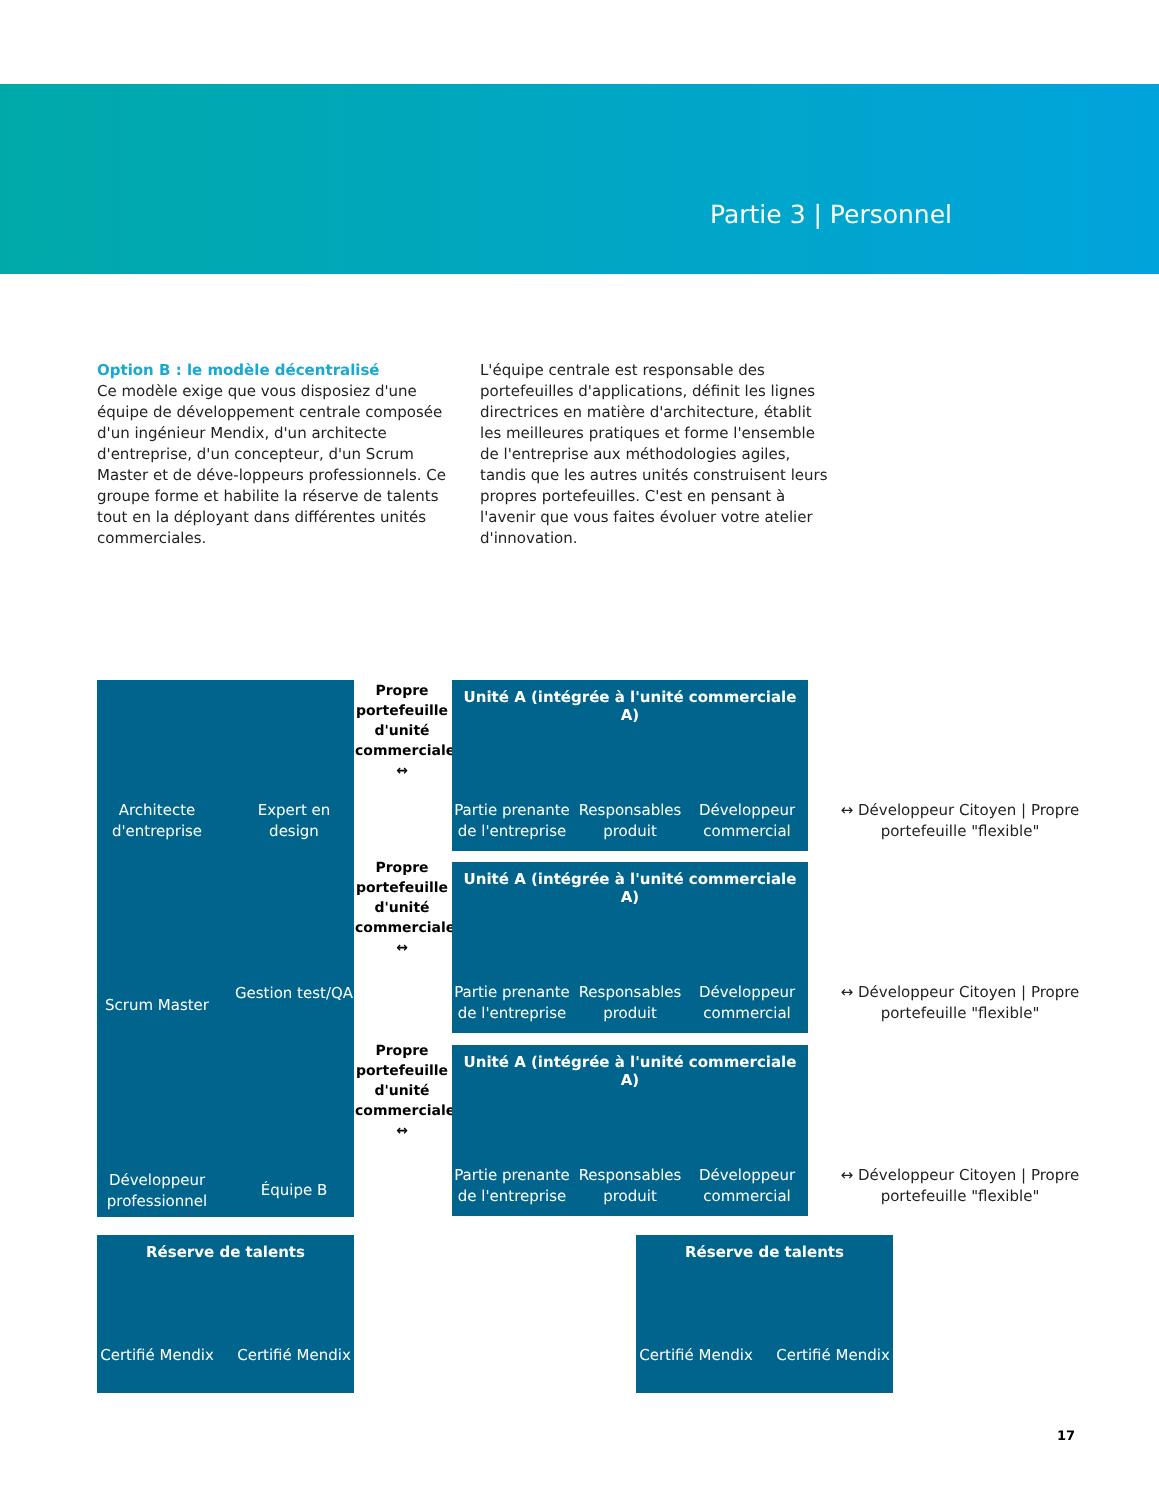Partie 3 | Personnel
Option B : le modèle décentralisé
Ce modèle exige que vous disposiez d'une équipe de développement centrale composée d'un ingénieur Mendix, d'un architecte d'entreprise, d'un concepteur, d'un Scrum Master et de déve-loppeurs professionnels. Ce groupe forme et habilite la réserve de talents tout en la déployant dans différentes unités commerciales.
L'équipe centrale est responsable des portefeuilles d'applications, définit les lignes directrices en matière d'architecture, établit les meilleures pratiques et forme l'ensemble de l'entreprise aux méthodologies agiles, tandis que les autres unités construisent leurs propres portefeuilles. C'est en pensant à l'avenir que vous faites évoluer votre atelier d'innovation.
Architecte d'entreprise
Expert en design
Scrum Master
Gestion test/QA
Développeur professionnel
Équipe B
Propre portefeuille d'unité commerciale ↔
Propre portefeuille d'unité commerciale ↔
Propre portefeuille d'unité commerciale ↔
Unité A (intégrée à l'unité commerciale A)
Partie prenante de l'entreprise
Responsables produit
Développeur commercial
Unité A (intégrée à l'unité commerciale A)
Partie prenante de l'entreprise
Responsables produit
Développeur commercial
Unité A (intégrée à l'unité commerciale A)
Partie prenante de l'entreprise
Responsables produit
Développeur commercial
↔ Développeur Citoyen | Propre portefeuille "flexible"
↔ Développeur Citoyen | Propre portefeuille "flexible"
↔ Développeur Citoyen | Propre portefeuille "flexible"
Réserve de talents
Certifié Mendix
Certifié Mendix
Réserve de talents
Certifié Mendix
Certifié Mendix
17